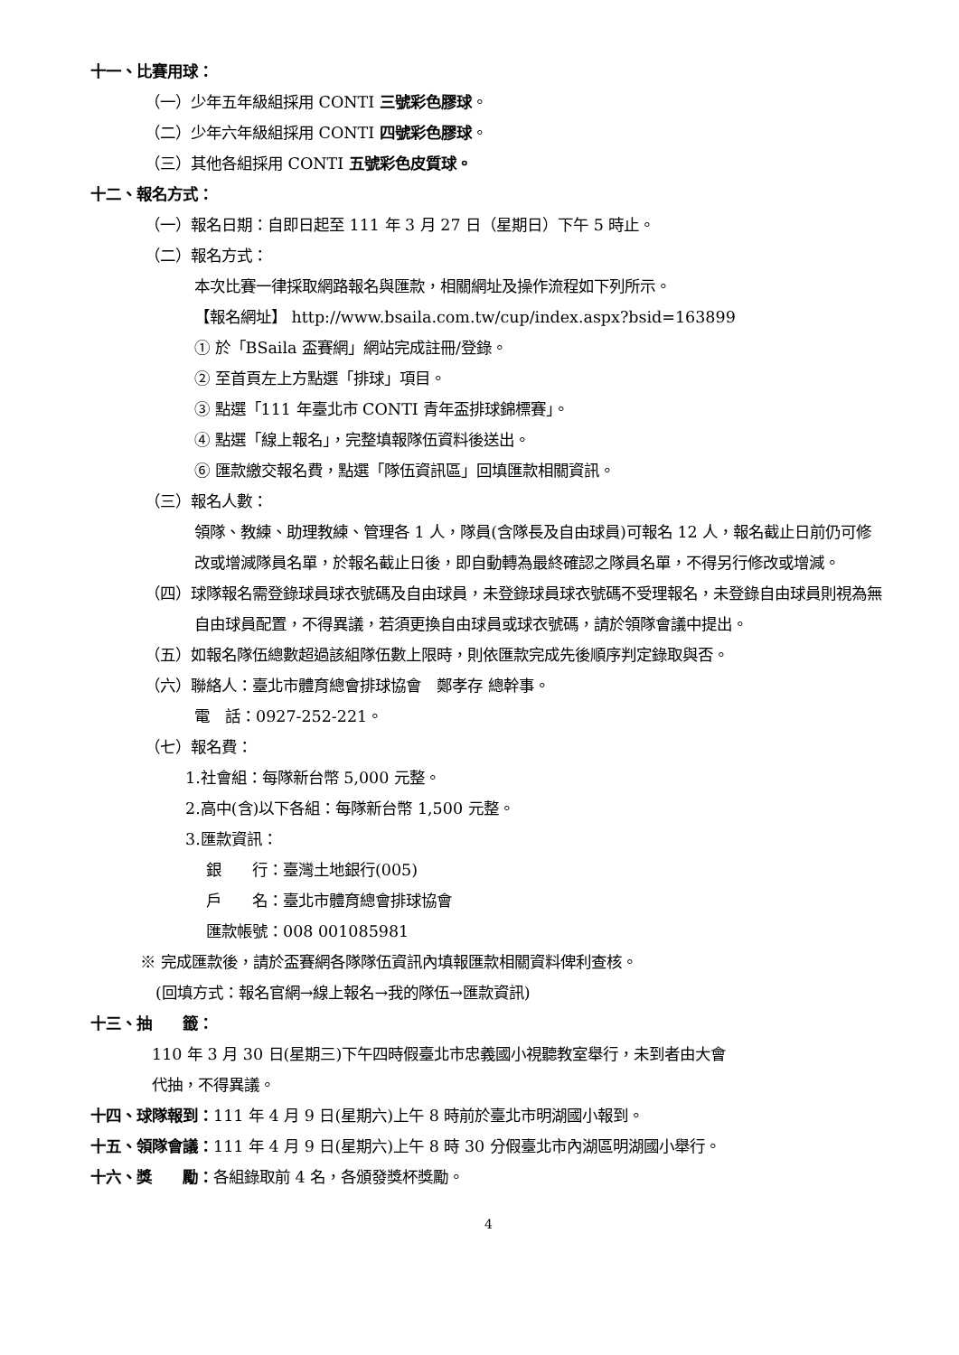十一、比賽用球：
（一）少年五年級組採用 CONTI 三號彩色膠球。
（二）少年六年級組採用 CONTI 四號彩色膠球。
（三）其他各組採用 CONTI 五號彩色皮質球。
十二、報名方式：
（一）報名日期：自即日起至 111 年 3 月 27 日（星期日）下午 5 時止。
（二）報名方式：
本次比賽一律採取網路報名與匯款，相關網址及操作流程如下列所示。
【報名網址】 http://www.bsaila.com.tw/cup/index.aspx?bsid=163899
① 於「BSaila 盃賽網」網站完成註冊/登錄。
② 至首頁左上方點選「排球」項目。
③ 點選「111 年臺北市 CONTI 青年盃排球錦標賽」。
④ 點選「線上報名」，完整填報隊伍資料後送出。
⑥ 匯款繳交報名費，點選「隊伍資訊區」回填匯款相關資訊。
（三）報名人數：
領隊、教練、助理教練、管理各 1 人，隊員(含隊長及自由球員)可報名 12 人，報名截止日前仍可修改或增減隊員名單，於報名截止日後，即自動轉為最終確認之隊員名單，不得另行修改或增減。
（四）球隊報名需登錄球員球衣號碼及自由球員，未登錄球員球衣號碼不受理報名，未登錄自由球員則視為無自由球員配置，不得異議，若須更換自由球員或球衣號碼，請於領隊會議中提出。
（五）如報名隊伍總數超過該組隊伍數上限時，則依匯款完成先後順序判定錄取與否。
（六）聯絡人：臺北市體育總會排球協會　鄭孝存 總幹事。
電　話：0927-252-221。
（七）報名費：
1.社會組：每隊新台幣 5,000 元整。
2.高中(含)以下各組：每隊新台幣 1,500 元整。
3.匯款資訊：
銀　　行：臺灣土地銀行(005)
戶　　名：臺北市體育總會排球協會
匯款帳號：008 001085981
※ 完成匯款後，請於盃賽網各隊隊伍資訊內填報匯款相關資料俾利查核。
(回填方式：報名官網→線上報名→我的隊伍→匯款資訊)
十三、抽　　籤：
110 年 3 月 30 日(星期三)下午四時假臺北市忠義國小視聽教室舉行，未到者由大會
代抽，不得異議。
十四、球隊報到：111 年 4 月 9 日(星期六)上午 8 時前於臺北市明湖國小報到。
十五、領隊會議：111 年 4 月 9 日(星期六)上午 8 時 30 分假臺北市內湖區明湖國小舉行。
十六、獎　　勵：各組錄取前 4 名，各頒發獎杯獎勵。
4